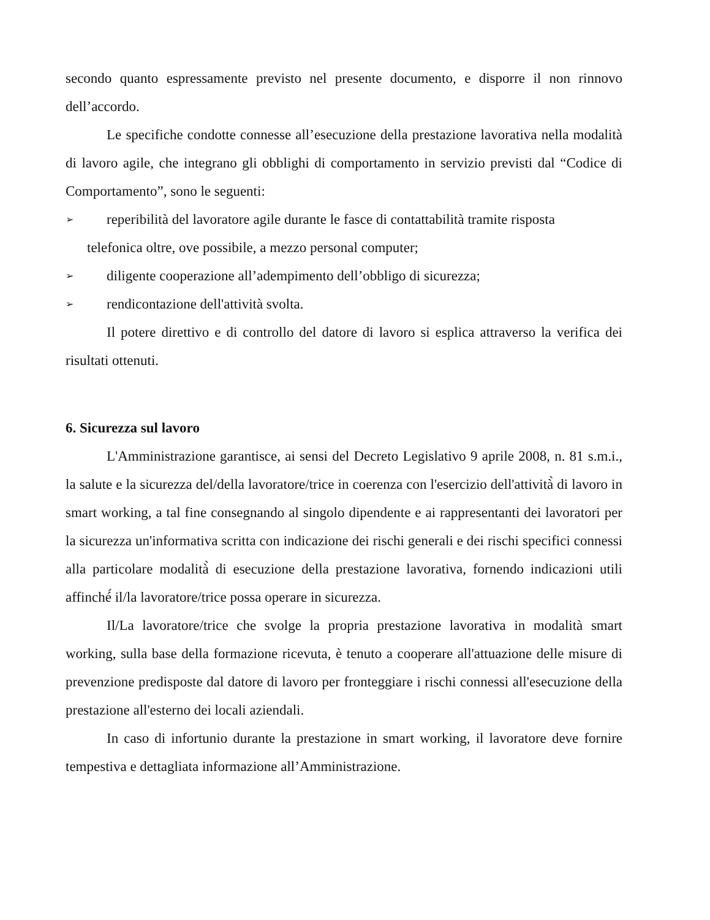secondo quanto espressamente previsto nel presente documento, e disporre il non rinnovo dell’accordo.
Le specifiche condotte connesse all’esecuzione della prestazione lavorativa nella modalità di lavoro agile, che integrano gli obblighi di comportamento in servizio previsti dal “Codice di Comportamento”, sono le seguenti:
➢
reperibilità del lavoratore agile durante le fasce di contattabilità tramite risposta
telefonica oltre, ove possibile, a mezzo personal computer;
➢
diligente cooperazione all’adempimento dell’obbligo di sicurezza;
➢
rendicontazione dell'attività svolta.
Il potere direttivo e di controllo del datore di lavoro si esplica attraverso la verifica dei risultati ottenuti.
6. Sicurezza sul lavoro
L'Amministrazione garantisce, ai sensi del Decreto Legislativo 9 aprile 2008, n. 81 s.m.i., la salute e la sicurezza del/della lavoratore/trice in coerenza con l'esercizio dell'attività̀ di lavoro in smart working, a tal fine consegnando al singolo dipendente e ai rappresentanti dei lavoratori per la sicurezza un'informativa scritta con indicazione dei rischi generali e dei rischi specifici connessi alla particolare modalità̀ di esecuzione della prestazione lavorativa, fornendo indicazioni utili affinché́ il/la lavoratore/trice possa operare in sicurezza.
Il/La lavoratore/trice che svolge la propria prestazione lavorativa in modalità smart working, sulla base della formazione ricevuta, è tenuto a cooperare all'attuazione delle misure di prevenzione predisposte dal datore di lavoro per fronteggiare i rischi connessi all'esecuzione della prestazione all'esterno dei locali aziendali.
In caso di infortunio durante la prestazione in smart working, il lavoratore deve fornire tempestiva e dettagliata informazione all’Amministrazione.